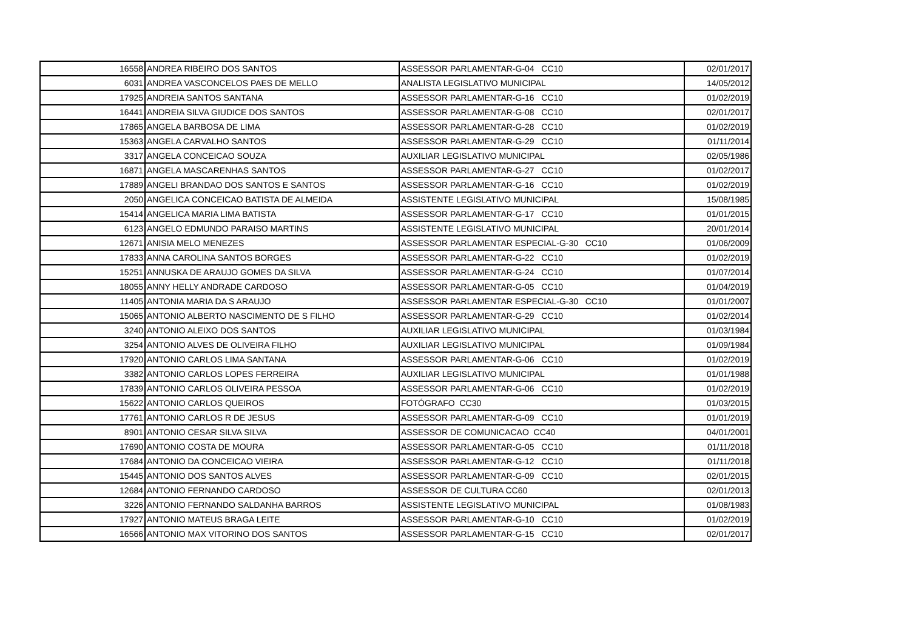| 16558 | ANDREA RIBEIRO DOS SANTOS | ASSESSOR PARLAMENTAR-G-04 CC10 | 02/01/2017 |
| 6031 | ANDREA VASCONCELOS PAES DE MELLO | ANALISTA LEGISLATIVO MUNICIPAL | 14/05/2012 |
| 17925 | ANDREIA SANTOS SANTANA | ASSESSOR PARLAMENTAR-G-16 CC10 | 01/02/2019 |
| 16441 | ANDREIA SILVA GIUDICE DOS SANTOS | ASSESSOR PARLAMENTAR-G-08 CC10 | 02/01/2017 |
| 17865 | ANGELA BARBOSA DE LIMA | ASSESSOR PARLAMENTAR-G-28 CC10 | 01/02/2019 |
| 15363 | ANGELA CARVALHO SANTOS | ASSESSOR PARLAMENTAR-G-29 CC10 | 01/11/2014 |
| 3317 | ANGELA CONCEICAO SOUZA | AUXILIAR LEGISLATIVO MUNICIPAL | 02/05/1986 |
| 16871 | ANGELA MASCARENHAS SANTOS | ASSESSOR PARLAMENTAR-G-27 CC10 | 01/02/2017 |
| 17889 | ANGELI BRANDAO DOS SANTOS E SANTOS | ASSESSOR PARLAMENTAR-G-16 CC10 | 01/02/2019 |
| 2050 | ANGELICA CONCEICAO BATISTA DE ALMEIDA | ASSISTENTE LEGISLATIVO MUNICIPAL | 15/08/1985 |
| 15414 | ANGELICA MARIA LIMA BATISTA | ASSESSOR PARLAMENTAR-G-17 CC10 | 01/01/2015 |
| 6123 | ANGELO EDMUNDO PARAISO MARTINS | ASSISTENTE LEGISLATIVO MUNICIPAL | 20/01/2014 |
| 12671 | ANISIA MELO MENEZES | ASSESSOR PARLAMENTAR ESPECIAL-G-30 CC10 | 01/06/2009 |
| 17833 | ANNA CAROLINA SANTOS BORGES | ASSESSOR PARLAMENTAR-G-22 CC10 | 01/02/2019 |
| 15251 | ANNUSKA DE ARAUJO GOMES DA SILVA | ASSESSOR PARLAMENTAR-G-24 CC10 | 01/07/2014 |
| 18055 | ANNY HELLY ANDRADE CARDOSO | ASSESSOR PARLAMENTAR-G-05 CC10 | 01/04/2019 |
| 11405 | ANTONIA MARIA DA S ARAUJO | ASSESSOR PARLAMENTAR ESPECIAL-G-30 CC10 | 01/01/2007 |
| 15065 | ANTONIO ALBERTO NASCIMENTO DE S FILHO | ASSESSOR PARLAMENTAR-G-29 CC10 | 01/02/2014 |
| 3240 | ANTONIO ALEIXO DOS SANTOS | AUXILIAR LEGISLATIVO MUNICIPAL | 01/03/1984 |
| 3254 | ANTONIO ALVES DE OLIVEIRA FILHO | AUXILIAR LEGISLATIVO MUNICIPAL | 01/09/1984 |
| 17920 | ANTONIO CARLOS LIMA SANTANA | ASSESSOR PARLAMENTAR-G-06 CC10 | 01/02/2019 |
| 3382 | ANTONIO CARLOS LOPES FERREIRA | AUXILIAR LEGISLATIVO MUNICIPAL | 01/01/1988 |
| 17839 | ANTONIO CARLOS OLIVEIRA PESSOA | ASSESSOR PARLAMENTAR-G-06 CC10 | 01/02/2019 |
| 15622 | ANTONIO CARLOS QUEIROS | FOTÓGRAFO CC30 | 01/03/2015 |
| 17761 | ANTONIO CARLOS R DE JESUS | ASSESSOR PARLAMENTAR-G-09 CC10 | 01/01/2019 |
| 8901 | ANTONIO CESAR SILVA SILVA | ASSESSOR DE COMUNICACAO CC40 | 04/01/2001 |
| 17690 | ANTONIO COSTA DE MOURA | ASSESSOR PARLAMENTAR-G-05 CC10 | 01/11/2018 |
| 17684 | ANTONIO DA CONCEICAO VIEIRA | ASSESSOR PARLAMENTAR-G-12 CC10 | 01/11/2018 |
| 15445 | ANTONIO DOS SANTOS ALVES | ASSESSOR PARLAMENTAR-G-09 CC10 | 02/01/2015 |
| 12684 | ANTONIO FERNANDO CARDOSO | ASSESSOR DE CULTURA CC60 | 02/01/2013 |
| 3226 | ANTONIO FERNANDO SALDANHA BARROS | ASSISTENTE LEGISLATIVO MUNICIPAL | 01/08/1983 |
| 17927 | ANTONIO MATEUS BRAGA LEITE | ASSESSOR PARLAMENTAR-G-10 CC10 | 01/02/2019 |
| 16566 | ANTONIO MAX VITORINO DOS SANTOS | ASSESSOR PARLAMENTAR-G-15 CC10 | 02/01/2017 |